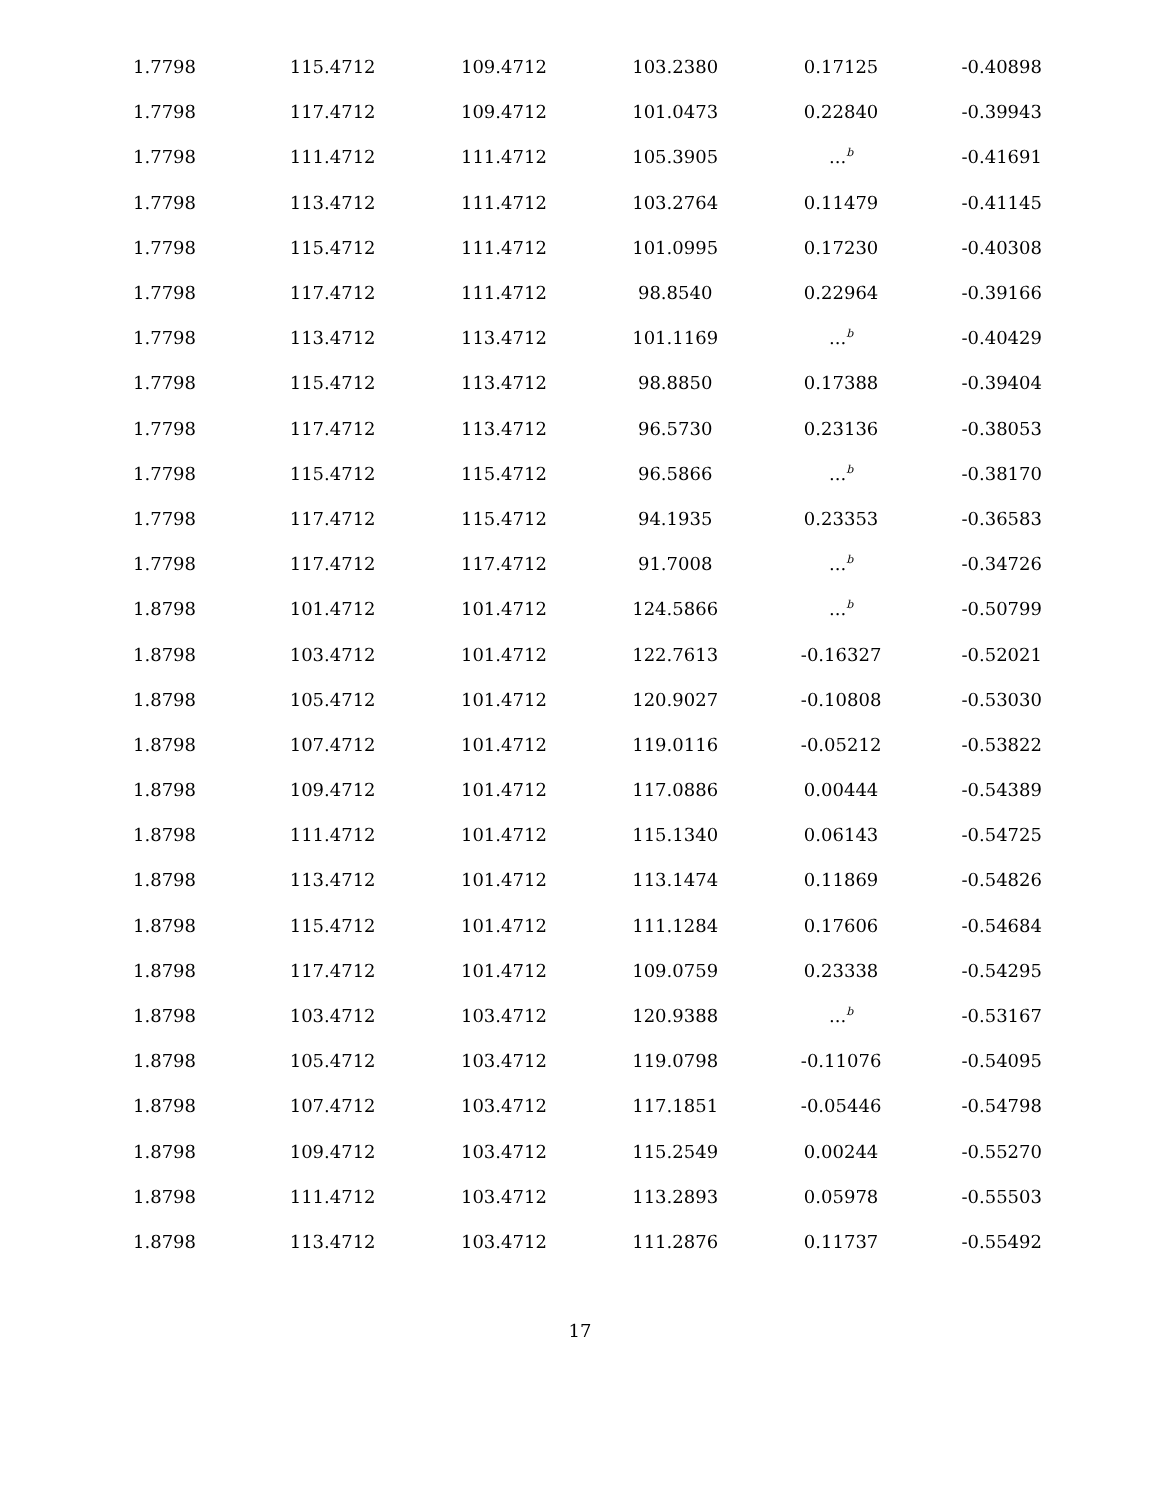| 1.7798 | 115.4712 | 109.4712 | 103.2380 | 0.17125 | -0.40898 |
| 1.7798 | 117.4712 | 109.4712 | 101.0473 | 0.22840 | -0.39943 |
| 1.7798 | 111.4712 | 111.4712 | 105.3905 | ...<sup>b</sup> | -0.41691 |
| 1.7798 | 113.4712 | 111.4712 | 103.2764 | 0.11479 | -0.41145 |
| 1.7798 | 115.4712 | 111.4712 | 101.0995 | 0.17230 | -0.40308 |
| 1.7798 | 117.4712 | 111.4712 | 98.8540 | 0.22964 | -0.39166 |
| 1.7798 | 113.4712 | 113.4712 | 101.1169 | ...<sup>b</sup> | -0.40429 |
| 1.7798 | 115.4712 | 113.4712 | 98.8850 | 0.17388 | -0.39404 |
| 1.7798 | 117.4712 | 113.4712 | 96.5730 | 0.23136 | -0.38053 |
| 1.7798 | 115.4712 | 115.4712 | 96.5866 | ...<sup>b</sup> | -0.38170 |
| 1.7798 | 117.4712 | 115.4712 | 94.1935 | 0.23353 | -0.36583 |
| 1.7798 | 117.4712 | 117.4712 | 91.7008 | ...<sup>b</sup> | -0.34726 |
| 1.8798 | 101.4712 | 101.4712 | 124.5866 | ...<sup>b</sup> | -0.50799 |
| 1.8798 | 103.4712 | 101.4712 | 122.7613 | -0.16327 | -0.52021 |
| 1.8798 | 105.4712 | 101.4712 | 120.9027 | -0.10808 | -0.53030 |
| 1.8798 | 107.4712 | 101.4712 | 119.0116 | -0.05212 | -0.53822 |
| 1.8798 | 109.4712 | 101.4712 | 117.0886 | 0.00444 | -0.54389 |
| 1.8798 | 111.4712 | 101.4712 | 115.1340 | 0.06143 | -0.54725 |
| 1.8798 | 113.4712 | 101.4712 | 113.1474 | 0.11869 | -0.54826 |
| 1.8798 | 115.4712 | 101.4712 | 111.1284 | 0.17606 | -0.54684 |
| 1.8798 | 117.4712 | 101.4712 | 109.0759 | 0.23338 | -0.54295 |
| 1.8798 | 103.4712 | 103.4712 | 120.9388 | ...<sup>b</sup> | -0.53167 |
| 1.8798 | 105.4712 | 103.4712 | 119.0798 | -0.11076 | -0.54095 |
| 1.8798 | 107.4712 | 103.4712 | 117.1851 | -0.05446 | -0.54798 |
| 1.8798 | 109.4712 | 103.4712 | 115.2549 | 0.00244 | -0.55270 |
| 1.8798 | 111.4712 | 103.4712 | 113.2893 | 0.05978 | -0.55503 |
| 1.8798 | 113.4712 | 103.4712 | 111.2876 | 0.11737 | -0.55492 |
17